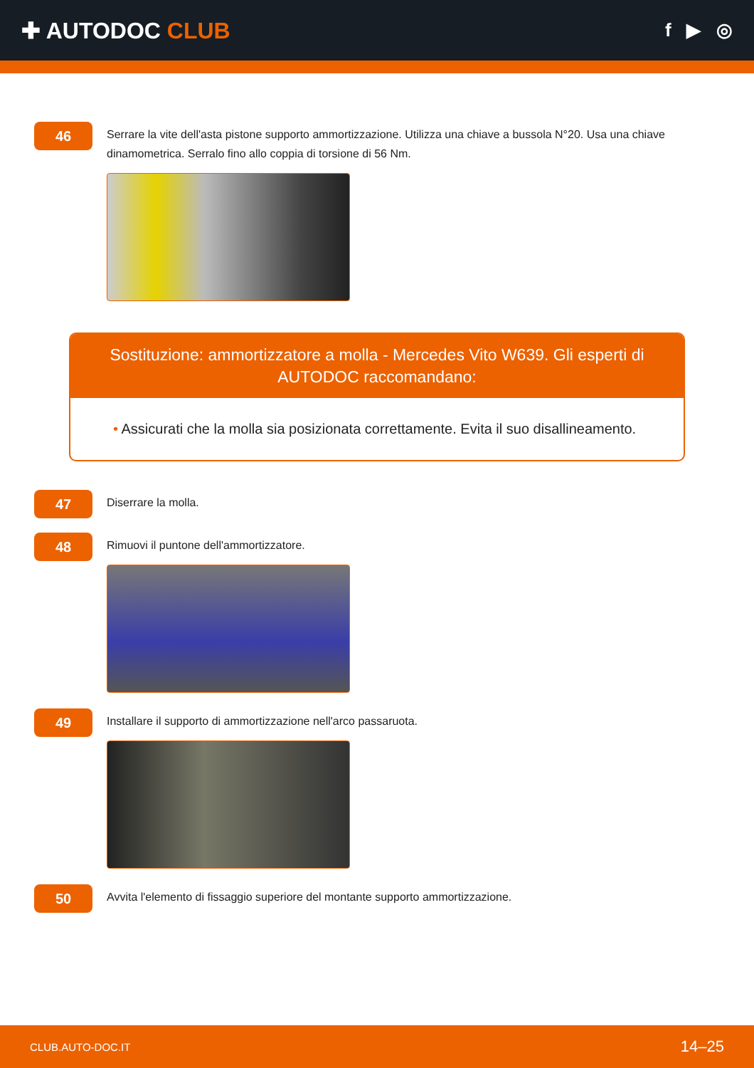✚ AUTODOC CLUB
f ▶ ◎
46
Serrare la vite dell'asta pistone supporto ammortizzazione. Utilizza una chiave a bussola N°20. Usa una chiave dinamometrica. Serralo fino allo coppia di torsione di 56 Nm.
Sostituzione: ammortizzatore a molla - Mercedes Vito W639. Gli esperti di AUTODOC raccomandano:
• Assicurati che la molla sia posizionata correttamente. Evita il suo disallineamento.
47
Diserrare la molla.
48
Rimuovi il puntone dell'ammortizzatore.
49
Installare il supporto di ammortizzazione nell'arco passaruota.
50
Avvita l'elemento di fissaggio superiore del montante supporto ammortizzazione.
CLUB.AUTO-DOC.IT 14–25